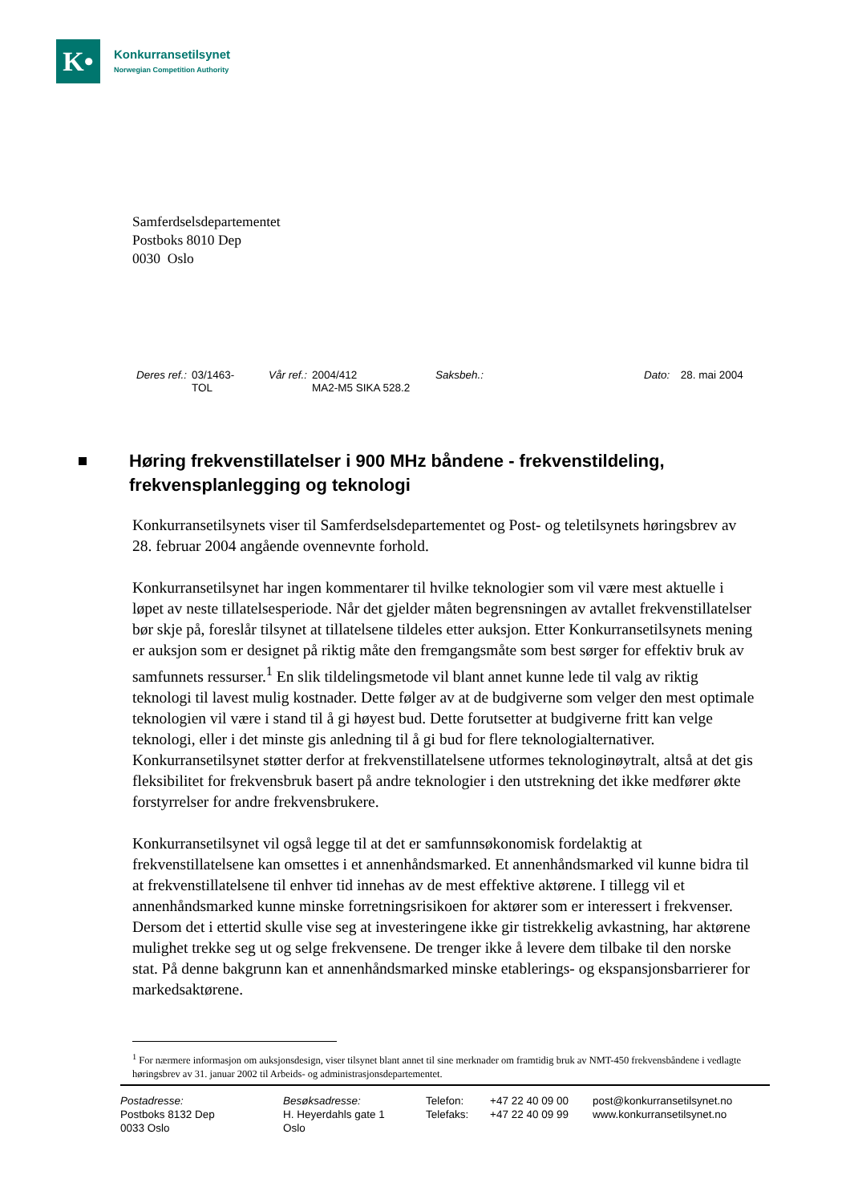K•
Konkurransetilsynet
Norwegian Competition Authority
Samferdselsdepartementet
Postboks 8010 Dep
0030 Oslo
Deres ref.: 03/1463-
TOL
Vår ref.: 2004/412
MA2-M5 SIKA 528.2
Saksbeh.: Dato: 28. mai 2004
Høring frekvenstillatelser i 900 MHz båndene - frekvenstildeling, frekvensplanlegging og teknologi
Konkurransetilsynets viser til Samferdselsdepartementet og Post- og teletilsynets høringsbrev av 28. februar 2004 angående ovennevnte forhold.
Konkurransetilsynet har ingen kommentarer til hvilke teknologier som vil være mest aktuelle i løpet av neste tillatelsesperiode. Når det gjelder måten begrensningen av avtallet frekvenstillatelser bør skje på, foreslår tilsynet at tillatelsene tildeles etter auksjon. Etter Konkurransetilsynets mening er auksjon som er designet på riktig måte den fremgangsmåte som best sørger for effektiv bruk av samfunnets ressurser.<sup>1</sup> En slik tildelingsmetode vil blant annet kunne lede til valg av riktig teknologi til lavest mulig kostnader. Dette følger av at de budgiverne som velger den mest optimale teknologien vil være i stand til å gi høyest bud. Dette forutsetter at budgiverne fritt kan velge teknologi, eller i det minste gis anledning til å gi bud for flere teknologialternativer. Konkurransetilsynet støtter derfor at frekvenstillatelsene utformes teknologinøytralt, altså at det gis fleksibilitet for frekvensbruk basert på andre teknologier i den utstrekning det ikke medfører økte forstyrrelser for andre frekvensbrukere.
Konkurransetilsynet vil også legge til at det er samfunnsøkonomisk fordelaktig at frekvenstillatelsene kan omsettes i et annenhåndsmarked. Et annenhåndsmarked vil kunne bidra til at frekvenstillatelsene til enhver tid innehas av de mest effektive aktørene. I tillegg vil et annenhåndsmarked kunne minske forretningsrisikoen for aktører som er interessert i frekvenser. Dersom det i ettertid skulle vise seg at investeringene ikke gir tistrekkelig avkastning, har aktørene mulighet trekke seg ut og selge frekvensene. De trenger ikke å levere dem tilbake til den norske stat. På denne bakgrunn kan et annenhåndsmarked minske etablerings- og ekspansjonsbarrierer for markedsaktørene.
<sup>1</sup> For nærmere informasjon om auksjonsdesign, viser tilsynet blant annet til sine merknader om framtidig bruk av NMT-450 frekvensbåndene i vedlagte høringsbrev av 31. januar 2002 til Arbeids- og administrasjonsdepartementet.
Postadresse:
Postboks 8132 Dep
0033 Oslo
Besøksadresse:
H. Heyerdahls gate 1
Oslo
Telefon:
Telefaks:
+47 22 40 09 00
+47 22 40 09 99
post@konkurransetilsynet.no
www.konkurransetilsynet.no